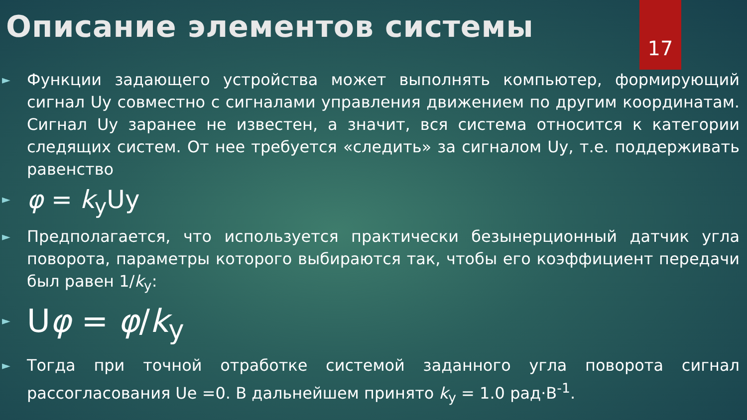17
Описание элементов системы
► Функции задающего устройства может выполнять компьютер, формирующий сигнал Uy совместно с сигналами управления движением по другим координатам. Сигнал Uy заранее не известен, а значит, вся система относится к категории следящих систем. От нее требуется «следить» за сигналом Uy, т.е. поддерживать равенство
► φ = k<sub>y</sub>Uy
► Предполагается, что используется практически безынерционный датчик угла поворота, параметры которого выбираются так, чтобы его коэффициент передачи был равен 1/k<sub>y</sub>:
► Uφ = φ/k<sub>y</sub>
► Тогда при точной отработке системой заданного угла поворота сигнал рассогласования Ue =0. В дальнейшем принято k<sub>y</sub> = 1.0 рад·В<sup>-1</sup>.